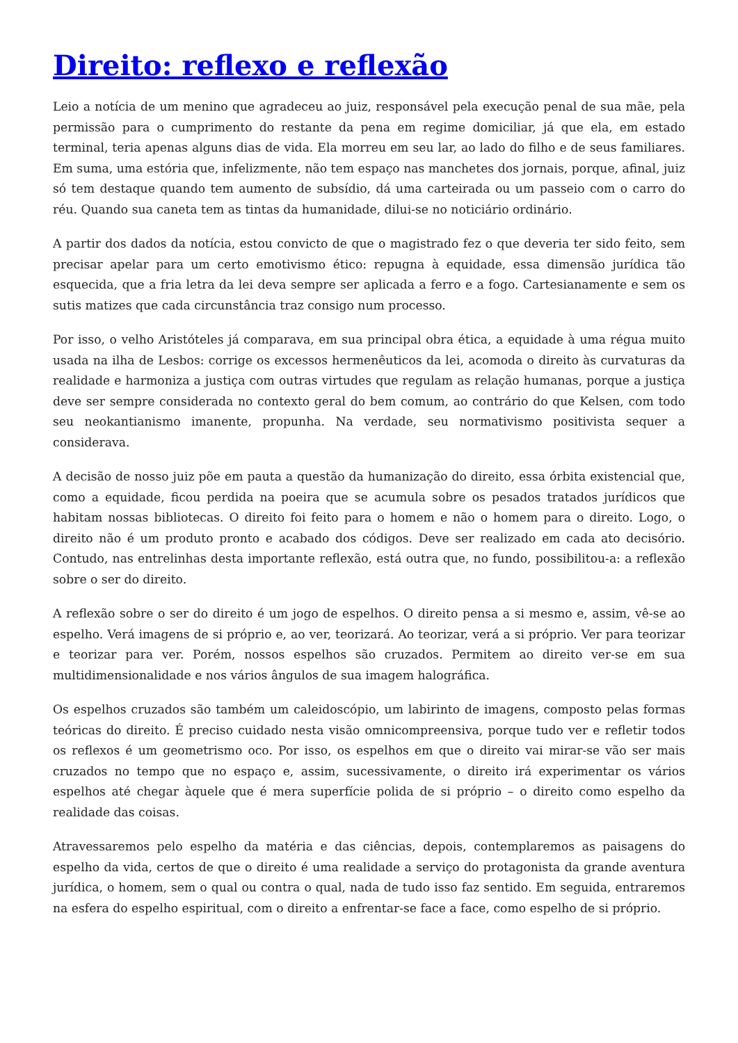Direito: reflexo e reflexão
Leio a notícia de um menino que agradeceu ao juiz, responsável pela execução penal de sua mãe, pela permissão para o cumprimento do restante da pena em regime domiciliar, já que ela, em estado terminal, teria apenas alguns dias de vida. Ela morreu em seu lar, ao lado do filho e de seus familiares. Em suma, uma estória que, infelizmente, não tem espaço nas manchetes dos jornais, porque, afinal, juiz só tem destaque quando tem aumento de subsídio, dá uma carteirada ou um passeio com o carro do réu. Quando sua caneta tem as tintas da humanidade, dilui-se no noticiário ordinário.
A partir dos dados da notícia, estou convicto de que o magistrado fez o que deveria ter sido feito, sem precisar apelar para um certo emotivismo ético: repugna à equidade, essa dimensão jurídica tão esquecida, que a fria letra da lei deva sempre ser aplicada a ferro e a fogo. Cartesianamente e sem os sutis matizes que cada circunstância traz consigo num processo.
Por isso, o velho Aristóteles já comparava, em sua principal obra ética, a equidade à uma régua muito usada na ilha de Lesbos: corrige os excessos hermenêuticos da lei, acomoda o direito às curvaturas da realidade e harmoniza a justiça com outras virtudes que regulam as relação humanas, porque a justiça deve ser sempre considerada no contexto geral do bem comum, ao contrário do que Kelsen, com todo seu neokantianismo imanente, propunha. Na verdade, seu normativismo positivista sequer a considerava.
A decisão de nosso juiz põe em pauta a questão da humanização do direito, essa órbita existencial que, como a equidade, ficou perdida na poeira que se acumula sobre os pesados tratados jurídicos que habitam nossas bibliotecas. O direito foi feito para o homem e não o homem para o direito. Logo, o direito não é um produto pronto e acabado dos códigos. Deve ser realizado em cada ato decisório. Contudo, nas entrelinhas desta importante reflexão, está outra que, no fundo, possibilitou-a: a reflexão sobre o ser do direito.
A reflexão sobre o ser do direito é um jogo de espelhos. O direito pensa a si mesmo e, assim, vê-se ao espelho. Verá imagens de si próprio e, ao ver, teorizará. Ao teorizar, verá a si próprio. Ver para teorizar e teorizar para ver. Porém, nossos espelhos são cruzados. Permitem ao direito ver-se em sua multidimensionalidade e nos vários ângulos de sua imagem halográfica.
Os espelhos cruzados são também um caleidoscópio, um labirinto de imagens, composto pelas formas teóricas do direito. É preciso cuidado nesta visão omnicompreensiva, porque tudo ver e refletir todos os reflexos é um geometrismo oco. Por isso, os espelhos em que o direito vai mirar-se vão ser mais cruzados no tempo que no espaço e, assim, sucessivamente, o direito irá experimentar os vários espelhos até chegar àquele que é mera superfície polida de si próprio – o direito como espelho da realidade das coisas.
Atravessaremos pelo espelho da matéria e das ciências, depois, contemplaremos as paisagens do espelho da vida, certos de que o direito é uma realidade a serviço do protagonista da grande aventura jurídica, o homem, sem o qual ou contra o qual, nada de tudo isso faz sentido. Em seguida, entraremos na esfera do espelho espiritual, com o direito a enfrentar-se face a face, como espelho de si próprio.